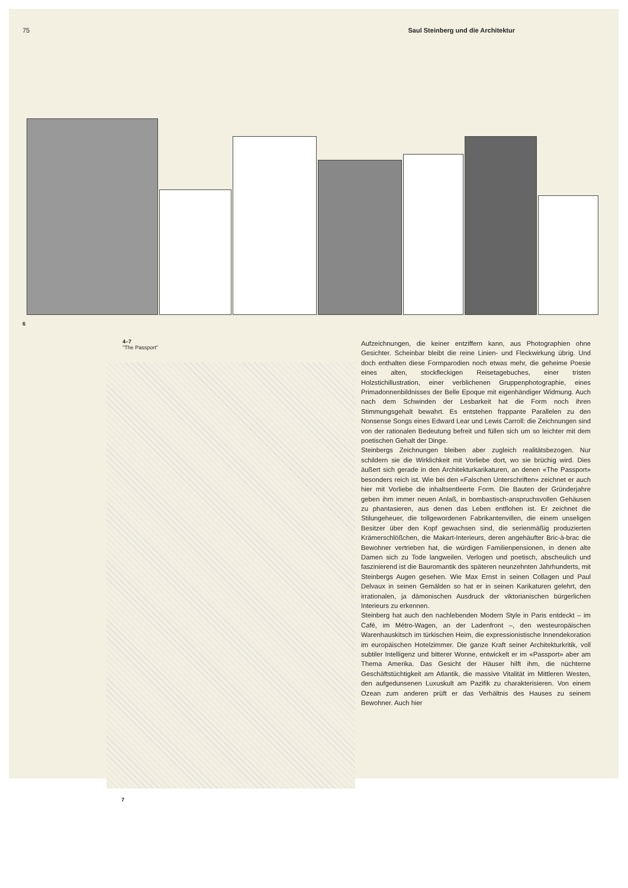75 Saul Steinberg und die Architektur
6
4–7
"The Passport"
7
Aufzeichnungen, die keiner entziffern kann, aus Photographien ohne Gesichter. Scheinbar bleibt die reine Linien- und Fleckwirkung übrig. Und doch enthalten diese Formparodien noch etwas mehr, die geheime Poesie eines alten, stockfleckigen Reisetagebuches, einer tristen Holzstichillustration, einer verblichenen Gruppenphotographie, eines Primadonnenbildnisses der Belle Epoque mit eigenhändiger Widmung. Auch nach dem Schwinden der Lesbarkeit hat die Form noch ihren Stimmungsgehalt bewahrt. Es entstehen frappante Parallelen zu den Nonsense Songs eines Edward Lear und Lewis Carroll: die Zeichnungen sind von der rationalen Bedeutung befreit und füllen sich um so leichter mit dem poetischen Gehalt der Dinge.
Steinbergs Zeichnungen bleiben aber zugleich realitätsbezogen. Nur schildern sie die Wirklichkeit mit Vorliebe dort, wo sie brüchig wird. Dies äußert sich gerade in den Architekturkarikaturen, an denen «The Passport» besonders reich ist. Wie bei den «Falschen Unterschriften» zeichnet er auch hier mit Vorliebe die inhaltsentleerte Form. Die Bauten der Gründerjahre geben ihm immer neuen Anlaß, in bombastisch-anspruchsvollen Gehäusen zu phantasieren, aus denen das Leben entflohen ist. Er zeichnet die Stilungeheuer, die tollgewordenen Fabrikantenvillen, die einem unseligen Besitzer über den Kopf gewachsen sind, die serienmäßig produzierten Krämerschlößchen, die Makart-Interieurs, deren angehäufter Bric-à-brac die Bewohner vertrieben hat, die würdigen Familienpensionen, in denen alte Damen sich zu Tode langweilen. Verlogen und poetisch, abscheulich und faszinierend ist die Bauromantik des späteren neunzehnten Jahrhunderts, mit Steinbergs Augen gesehen. Wie Max Ernst in seinen Collagen und Paul Delvaux in seinen Gemälden so hat er in seinen Karikaturen gelehrt, den irrationalen, ja dämonischen Ausdruck der viktorianischen bürgerlichen Interieurs zu erkennen.
Steinberg hat auch den nachlebenden Modern Style in Paris entdeckt – im Café, im Métro-Wagen, an der Ladenfront –, den westeuropäischen Warenhauskitsch im türkischen Heim, die expressionistische Innendekoration im europäischen Hotelzimmer. Die ganze Kraft seiner Architekturkritik, voll subtiler Intelligenz und bitterer Wonne, entwickelt er im «Passport» aber am Thema Amerika. Das Gesicht der Häuser hilft ihm, die nüchterne Geschäftstüchtigkeit am Atlantik, die massive Vitalität im Mittleren Westen, den aufgedunsenen Luxuskult am Pazifik zu charakterisieren. Von einem Ozean zum anderen prüft er das Verhältnis des Hauses zu seinem Bewohner. Auch hier